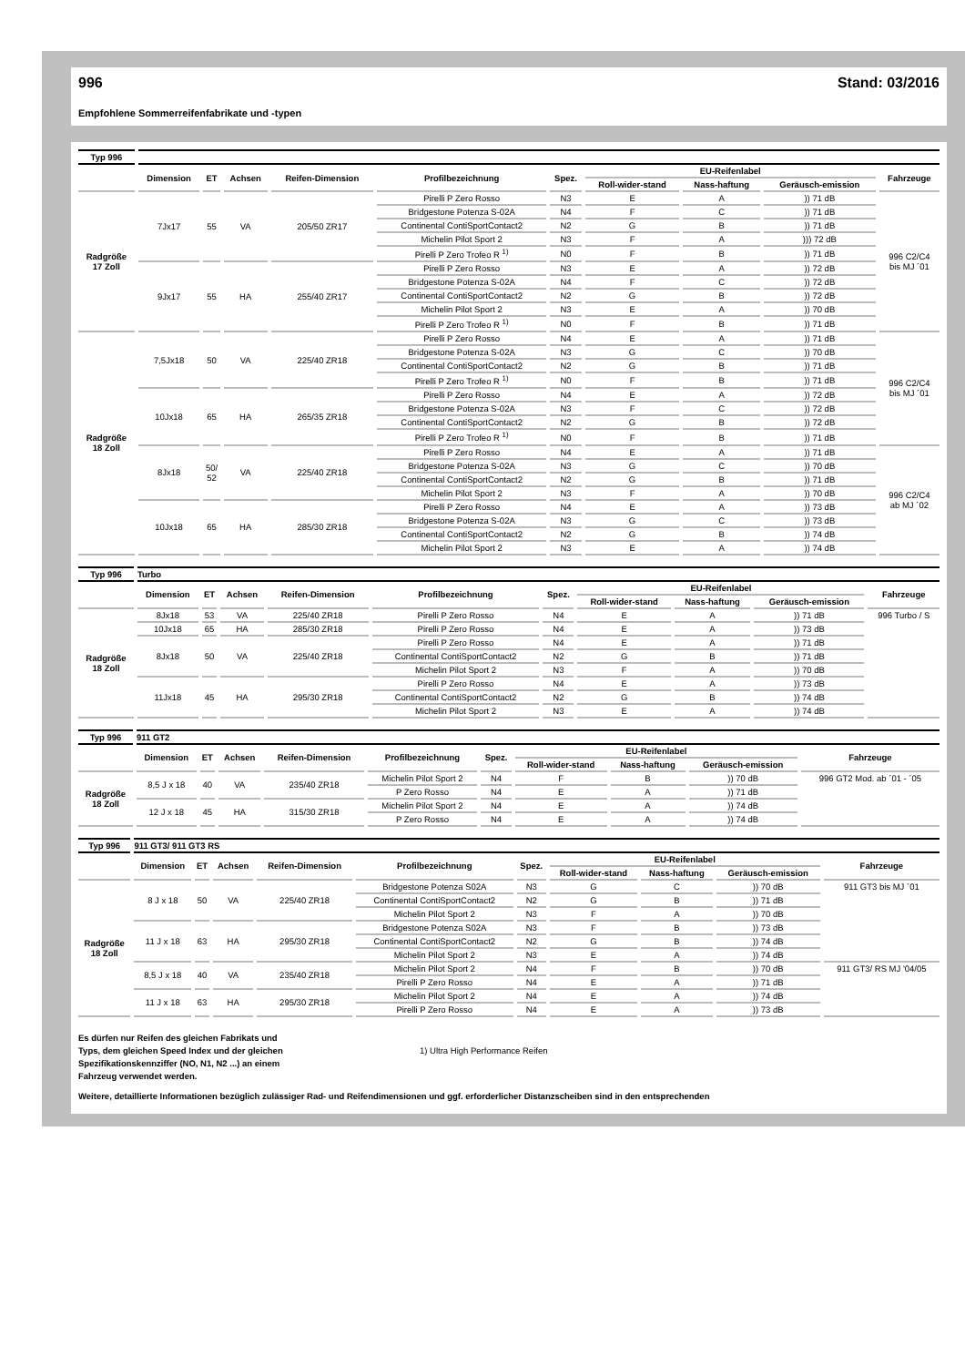996 Stand: 03/2016
Empfohlene Sommerreifenfabrikate und -typen
| Typ 996 | | | | | | | | | | |
| | Dimension | ET | Achsen | Reifen-Dimension | Profilbezeichnung | Spez. | EU-Reifenlabel | | | Fahrzeuge |
| | | | | | | | Roll-wider-stand | Nass-haftung | Geräusch-emission | |
| Radgröße 17 Zoll | 7Jx17 | 55 | VA | 205/50 ZR17 | Pirelli P Zero Rosso | N3 | E | A | )) 71 dB | 996 C2/C4 bis MJ ´01 |
| | | | | | Bridgestone Potenza S-02A | N4 | F | C | )) 71 dB | |
| | | | | | Continental ContiSportContact2 | N2 | G | B | )) 71 dB | |
| | | | | | Michelin Pilot Sport 2 | N3 | F | A | ))) 72 dB | |
| | | | | | Pirelli P Zero Trofeo R <sup>1)</sup> | N0 | F | B | )) 71 dB | |
| | 9Jx17 | 55 | HA | 255/40 ZR17 | Pirelli P Zero Rosso | N3 | E | A | )) 72 dB | |
| | | | | | Bridgestone Potenza S-02A | N4 | F | C | )) 72 dB | |
| | | | | | Continental ContiSportContact2 | N2 | G | B | )) 72 dB | |
| | | | | | Michelin Pilot Sport 2 | N3 | E | A | )) 70 dB | |
| | | | | | Pirelli P Zero Trofeo R <sup>1)</sup> | N0 | F | B | )) 71 dB | |
| Radgröße 18 Zoll | 7,5Jx18 | 50 | VA | 225/40 ZR18 | Pirelli P Zero Rosso | N4 | E | A | )) 71 dB | 996 C2/C4 bis MJ ´01 |
| | | | | | Bridgestone Potenza S-02A | N3 | G | C | )) 70 dB | |
| | | | | | Continental ContiSportContact2 | N2 | G | B | )) 71 dB | |
| | | | | | Pirelli P Zero Trofeo R <sup>1)</sup> | N0 | F | B | )) 71 dB | |
| | 10Jx18 | 65 | HA | 265/35 ZR18 | Pirelli P Zero Rosso | N4 | E | A | )) 72 dB | |
| | | | | | Bridgestone Potenza S-02A | N3 | F | C | )) 72 dB | |
| | | | | | Continental ContiSportContact2 | N2 | G | B | )) 72 dB | |
| | | | | | Pirelli P Zero Trofeo R <sup>1)</sup> | N0 | F | B | )) 71 dB | |
| | 8Jx18 | 50/ 52 | VA | 225/40 ZR18 | Pirelli P Zero Rosso | N4 | E | A | )) 71 dB | 996 C2/C4 ab MJ ´02 |
| | | | | | Bridgestone Potenza S-02A | N3 | G | C | )) 70 dB | |
| | | | | | Continental ContiSportContact2 | N2 | G | B | )) 71 dB | |
| | | | | | Michelin Pilot Sport 2 | N3 | F | A | )) 70 dB | |
| | 10Jx18 | 65 | HA | 285/30 ZR18 | Pirelli P Zero Rosso | N4 | E | A | )) 73 dB | |
| | | | | | Bridgestone Potenza S-02A | N3 | G | C | )) 73 dB | |
| | | | | | Continental ContiSportContact2 | N2 | G | B | )) 74 dB | |
| | | | | | Michelin Pilot Sport 2 | N3 | E | A | )) 74 dB | |
| Typ 996 | Turbo | | | | | | | | | |
| | Dimension | ET | Achsen | Reifen-Dimension | Profilbezeichnung | Spez. | EU-Reifenlabel | | | Fahrzeuge |
| | | | | | | | Roll-wider-stand | Nass-haftung | Geräusch-emission | |
| Radgröße 18 Zoll | 8Jx18 | 53 | VA | 225/40 ZR18 | Pirelli P Zero Rosso | N4 | E | A | )) 71 dB | 996 Turbo / S |
| | 10Jx18 | 65 | HA | 285/30 ZR18 | Pirelli P Zero Rosso | N4 | E | A | )) 73 dB | |
| | 8Jx18 | 50 | VA | 225/40 ZR18 | Pirelli P Zero Rosso | N4 | E | A | )) 71 dB | |
| | | | | | Continental ContiSportContact2 | N2 | G | B | )) 71 dB | |
| | | | | | Michelin Pilot Sport 2 | N3 | F | A | )) 70 dB | |
| | 11Jx18 | 45 | HA | 295/30 ZR18 | Pirelli P Zero Rosso | N4 | E | A | )) 73 dB | |
| | | | | | Continental ContiSportContact2 | N2 | G | B | )) 74 dB | |
| | | | | | Michelin Pilot Sport 2 | N3 | E | A | )) 74 dB | |
| Typ 996 | 911 GT2 | | | | | | | | | |
| | Dimension | ET | Achsen | Reifen-Dimension | Profilbezeichnung | Spez. | EU-Reifenlabel | | | Fahrzeuge |
| | | | | | | | Roll-wider-stand | Nass-haftung | Geräusch-emission | |
| Radgröße 18 Zoll | 8,5 J x 18 | 40 | VA | 235/40 ZR18 | Michelin Pilot Sport 2 | N4 | F | B | )) 70 dB | 996 GT2 Mod. ab ´01 - ´05 |
| | | | | | P Zero Rosso | N4 | E | A | )) 71 dB | |
| | 12 J x 18 | 45 | HA | 315/30 ZR18 | Michelin Pilot Sport 2 | N4 | E | A | )) 74 dB | |
| | | | | | P Zero Rosso | N4 | E | A | )) 74 dB | |
| Typ 996 | 911 GT3/ 911 GT3 RS | | | | | | | | | |
| | Dimension | ET | Achsen | Reifen-Dimension | Profilbezeichnung | Spez. | EU-Reifenlabel | | | Fahrzeuge |
| | | | | | | | Roll-wider-stand | Nass-haftung | Geräusch-emission | |
| Radgröße 18 Zoll | 8 J x 18 | 50 | VA | 225/40 ZR18 | Bridgestone Potenza S02A | N3 | G | C | )) 70 dB | 911 GT3 bis MJ `01 |
| | | | | | Continental ContiSportContact2 | N2 | G | B | )) 71 dB | |
| | | | | | Michelin Pilot Sport 2 | N3 | F | A | )) 70 dB | |
| | 11 J x 18 | 63 | HA | 295/30 ZR18 | Bridgestone Potenza S02A | N3 | F | B | )) 73 dB | |
| | | | | | Continental ContiSportContact2 | N2 | G | B | )) 74 dB | |
| | | | | | Michelin Pilot Sport 2 | N3 | E | A | )) 74 dB | |
| | 8,5 J x 18 | 40 | VA | 235/40 ZR18 | Michelin Pilot Sport 2 | N4 | F | B | )) 70 dB | 911 GT3/ RS MJ '04/05 |
| | | | | | Pirelli P Zero Rosso | N4 | E | A | )) 71 dB | |
| | 11 J x 18 | 63 | HA | 295/30 ZR18 | Michelin Pilot Sport 2 | N4 | E | A | )) 74 dB | |
| | | | | | Pirelli P Zero Rosso | N4 | E | A | )) 73 dB | |
Es dürfen nur Reifen des gleichen Fabrikats und Typs, dem gleichen Speed Index und der gleichen Spezifikationskennziffer (NO, N1, N2 ...) an einem Fahrzeug verwendet werden.
1) Ultra High Performance Reifen
Weitere, detaillierte Informationen bezüglich zulässiger Rad- und Reifendimensionen und ggf. erforderlicher Distanzscheiben sind in den entsprechenden